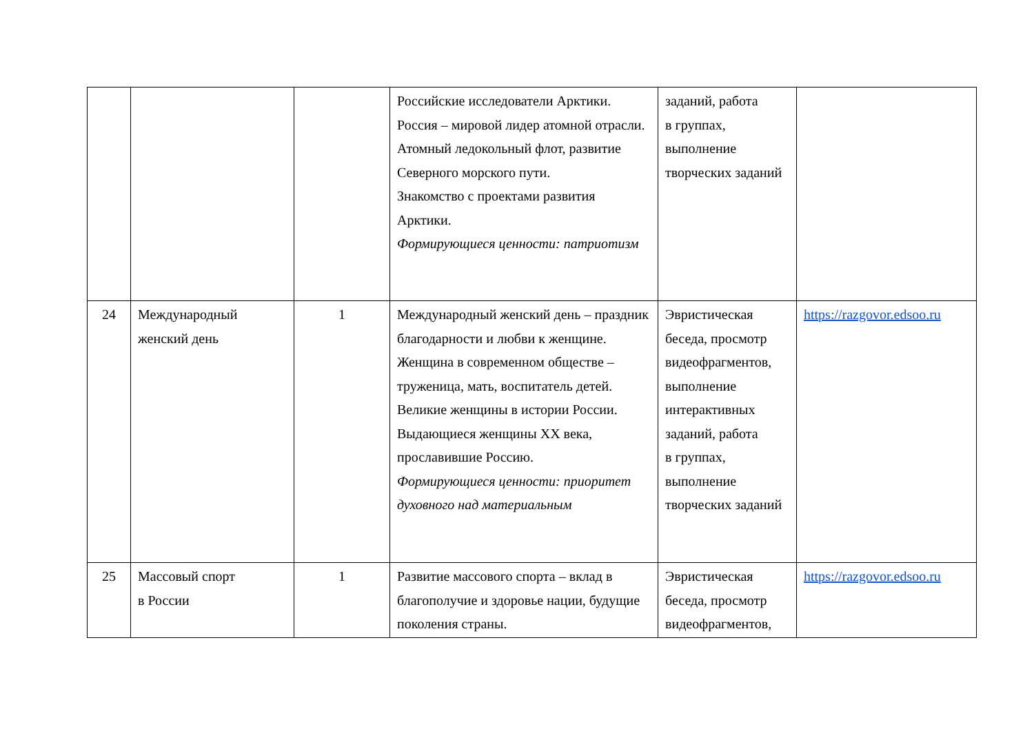| | | | Российские исследователи Арктики. Россия – мировой лидер атомной отрасли. Атомный ледокольный флот, развитие Северного морского пути. Знакомство с проектами развития Арктики. Формирующиеся ценности: патриотизм | заданий, работа в группах, выполнение творческих заданий | |
| 24 | Международный женский день | 1 | Международный женский день – праздник благодарности и любви к женщине. Женщина в современном обществе – труженица, мать, воспитатель детей. Великие женщины в истории России. Выдающиеся женщины XX века, прославившие Россию. Формирующиеся ценности: приоритет духовного над материальным | Эвристическая беседа, просмотр видеофрагментов, выполнение интерактивных заданий, работа в группах, выполнение творческих заданий | https://razgovor.edsoo.ru |
| 25 | Массовый спорт в России | 1 | Развитие массового спорта – вклад в благополучие и здоровье нации, будущие поколения страны. | Эвристическая беседа, просмотр видеофрагментов, | https://razgovor.edsoo.ru |